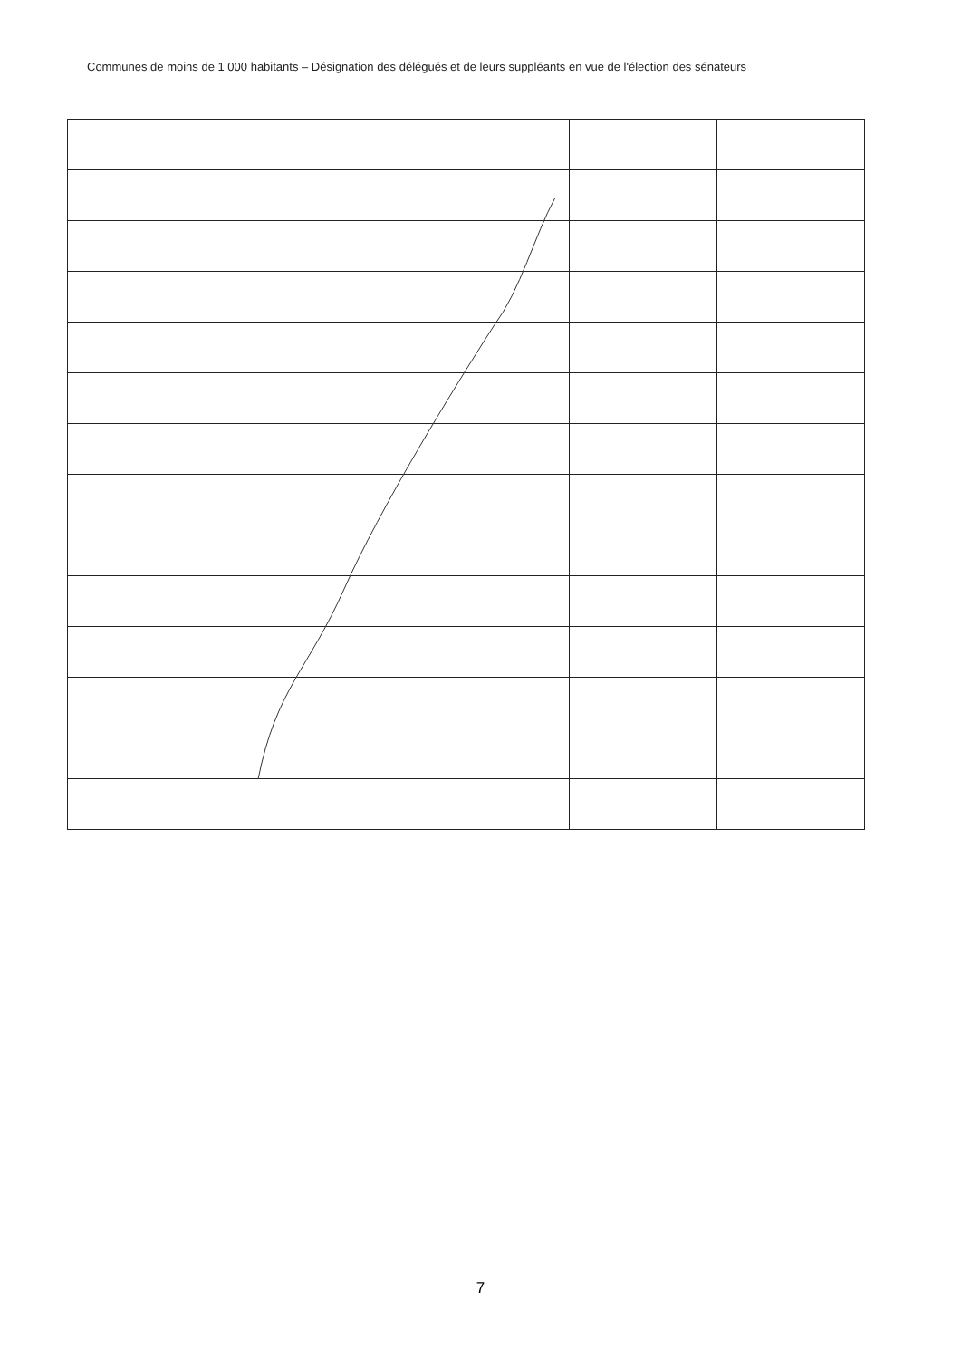Communes de moins de 1 000 habitants – Désignation des délégués et de leurs suppléants en vue de l'élection des sénateurs
7